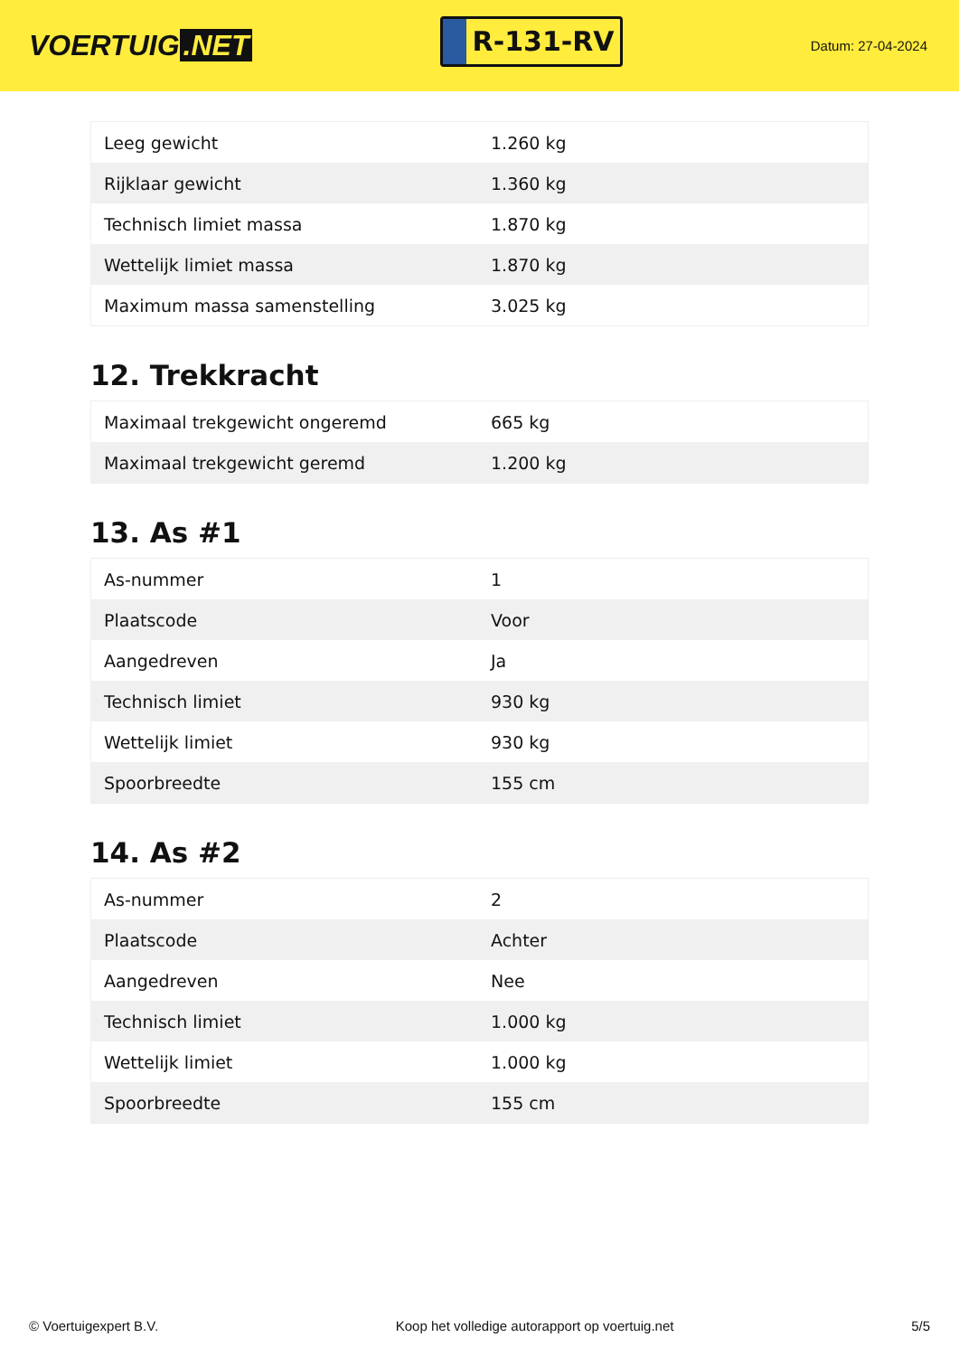VOERTUIG.NET
R-131-RV
Datum: 27-04-2024
| Leeg gewicht | 1.260 kg |
| Rijklaar gewicht | 1.360 kg |
| Technisch limiet massa | 1.870 kg |
| Wettelijk limiet massa | 1.870 kg |
| Maximum massa samenstelling | 3.025 kg |
12. Trekkracht
| Maximaal trekgewicht ongeremd | 665 kg |
| Maximaal trekgewicht geremd | 1.200 kg |
13. As #1
| As-nummer | 1 |
| Plaatscode | Voor |
| Aangedreven | Ja |
| Technisch limiet | 930 kg |
| Wettelijk limiet | 930 kg |
| Spoorbreedte | 155 cm |
14. As #2
| As-nummer | 2 |
| Plaatscode | Achter |
| Aangedreven | Nee |
| Technisch limiet | 1.000 kg |
| Wettelijk limiet | 1.000 kg |
| Spoorbreedte | 155 cm |
© Voertuigexpert B.V. Koop het volledige autorapport op voertuig.net 5/5